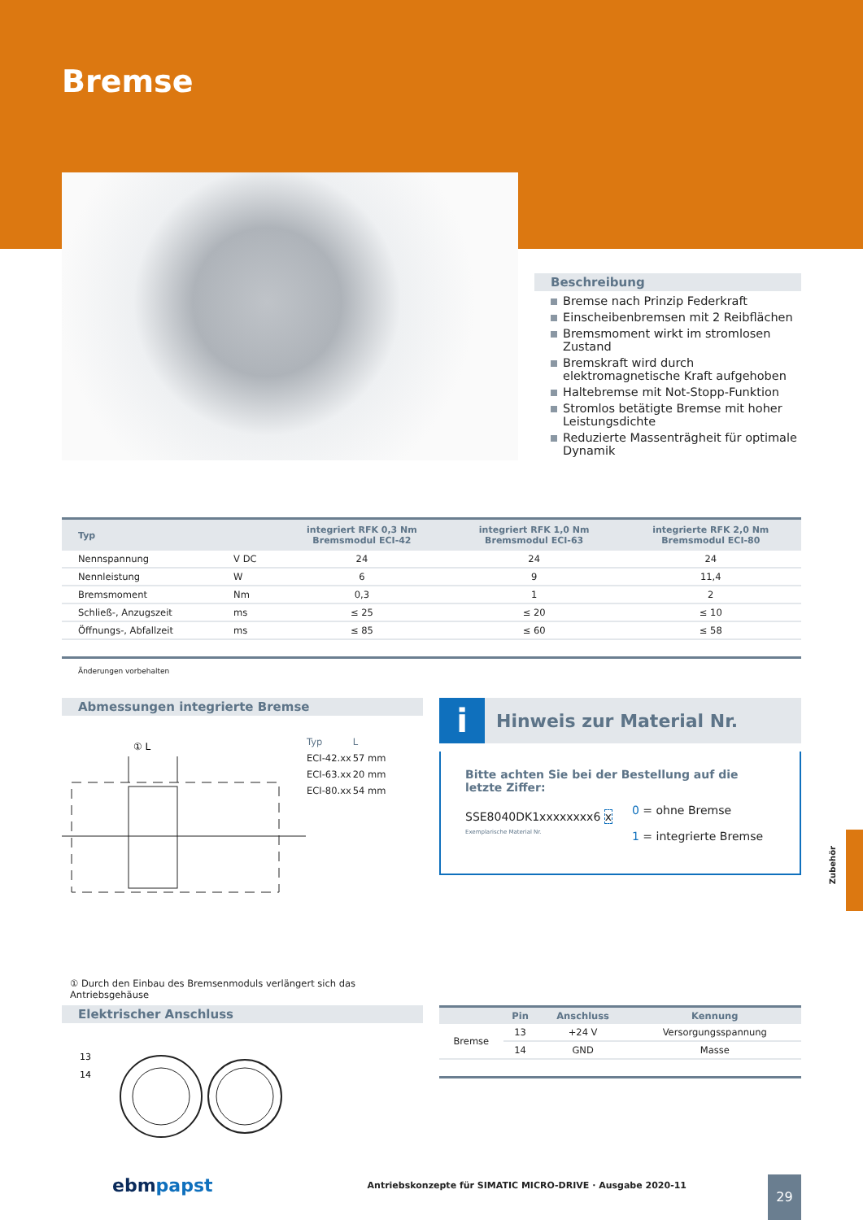Bremse
Beschreibung
Bremse nach Prinzip Federkraft
Einscheibenbremsen mit 2 Reibflächen
Bremsmoment wirkt im stromlosen Zustand
Bremskraft wird durch elektromagnetische Kraft aufgehoben
Haltebremse mit Not-Stopp-Funktion
Stromlos betätigte Bremse mit hoher Leistungsdichte
Reduzierte Massenträgheit für optimale Dynamik
| Typ | | integriert RFK 0,3 Nm Bremsmodul ECI-42 | integriert RFK 1,0 Nm Bremsmodul ECI-63 | integrierte RFK 2,0 Nm Bremsmodul ECI-80 |
| --- | --- | --- | --- | --- |
| Nennspannung | V DC | 24 | 24 | 24 |
| Nennleistung | W | 6 | 9 | 11,4 |
| Bremsmoment | Nm | 0,3 | 1 | 2 |
| Schließ-, Anzugszeit | ms | ≤ 25 | ≤ 20 | ≤ 10 |
| Öffnungs-, Abfallzeit | ms | ≤ 85 | ≤ 60 | ≤ 58 |
Änderungen vorbehalten
Abmessungen integrierte Bremse
① L
| Typ | L |
| ECI-42.xx | 57 mm |
| ECI-63.xx | 20 mm |
| ECI-80.xx | 54 mm |
① Durch den Einbau des Bremsenmoduls verlängert sich das Antriebsgehäuse
i Hinweis zur Material Nr.
Bitte achten Sie bei der Bestellung auf die letzte Ziffer:
SSE8040DK1xxxxxxxx6 x
Exemplarische Material Nr.
0 = ohne Bremse
1 = integrierte Bremse
Elektrischer Anschluss
13
14
| | Pin | Anschluss | Kennung |
| --- | --- | --- | --- |
| Bremse | 13 | +24 V | Versorgungsspannung |
| | 14 | GND | Masse |
Zubehör
ebmpapst Antriebskonzepte für SIMATIC MICRO-DRIVE · Ausgabe 2020-11 29